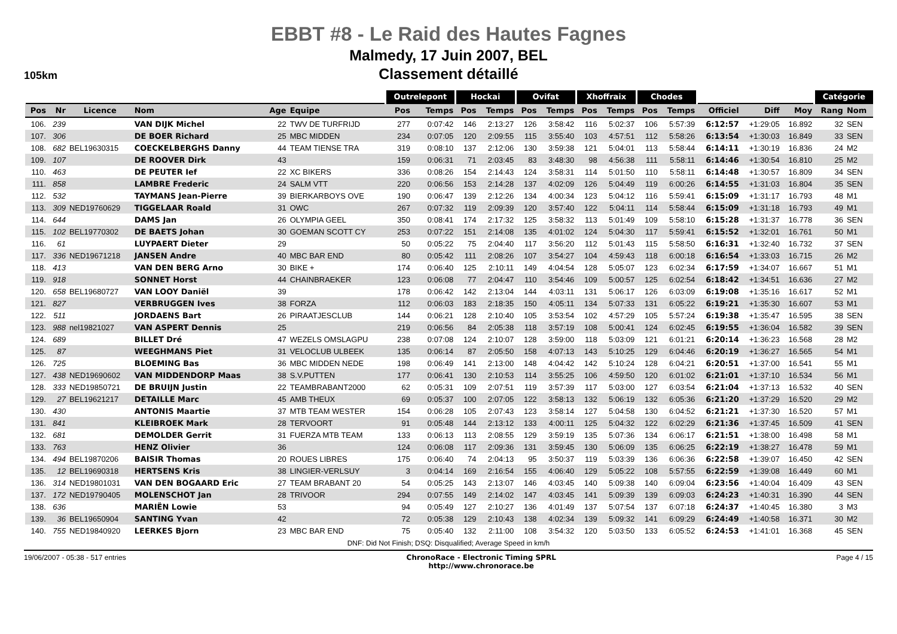EBBT #8 - Le Raid des Hautes Fagnes
Malmedy, 17 Juin 2007, BEL
Classement détaillé
105km
| | | | | | | Outrelepont | | Hockai | | Ovifat | | Xhoffraix | | Chodes | | | | | Catégorie | |
| --- | --- | --- | --- | --- | --- | --- | --- | --- | --- | --- | --- | --- | --- | --- | --- | --- | --- | --- | --- | --- |
| Pos | Nr | Licence | Nom | Age | Equipe | Pos | Temps | Pos | Temps | Pos | Temps | Pos | Temps | Pos | Temps | Officiel | Diff | Moy | Rang | Nom |
| 106. | 239 | | VAN DIJK Michel | 22 | TWV DE TURFRIJD | 277 | 0:07:42 | 146 | 2:13:27 | 126 | 3:58:42 | 116 | 5:02:37 | 106 | 5:57:39 | 6:12:57 | +1:29:05 | 16.892 | 32 | SEN |
| 107. | 306 | | DE BOER Richard | 25 | MBC MIDDEN | 234 | 0:07:05 | 120 | 2:09:55 | 115 | 3:55:40 | 103 | 4:57:51 | 112 | 5:58:26 | 6:13:54 | +1:30:03 | 16.849 | 33 | SEN |
| 108. | 682 | BEL19630315 | COECKELBERGHS Danny | 44 | TEAM TIENSE TRA | 319 | 0:08:10 | 137 | 2:12:06 | 130 | 3:59:38 | 121 | 5:04:01 | 113 | 5:58:44 | 6:14:11 | +1:30:19 | 16.836 | 24 | M2 |
| 109. | 107 | | DE ROOVER Dirk | 43 | | 159 | 0:06:31 | 71 | 2:03:45 | 83 | 3:48:30 | 98 | 4:56:38 | 111 | 5:58:11 | 6:14:46 | +1:30:54 | 16.810 | 25 | M2 |
| 110. | 463 | | DE PEUTER Ief | 22 | XC BIKERS | 336 | 0:08:26 | 154 | 2:14:43 | 124 | 3:58:31 | 114 | 5:01:50 | 110 | 5:58:11 | 6:14:48 | +1:30:57 | 16.809 | 34 | SEN |
| 111. | 858 | | LAMBRE Frederic | 24 | SALM VTT | 220 | 0:06:56 | 153 | 2:14:28 | 137 | 4:02:09 | 126 | 5:04:49 | 119 | 6:00:26 | 6:14:55 | +1:31:03 | 16.804 | 35 | SEN |
| 112. | 532 | | TAYMANS Jean-Pierre | 39 | BIERKARBOYS OVE | 190 | 0:06:47 | 139 | 2:12:26 | 134 | 4:00:34 | 123 | 5:04:12 | 116 | 5:59:41 | 6:15:09 | +1:31:17 | 16.793 | 48 | M1 |
| 113. | 309 | NED19760629 | TIGGELAAR Roald | 31 | OWC | 267 | 0:07:32 | 119 | 2:09:39 | 120 | 3:57:40 | 122 | 5:04:11 | 114 | 5:58:44 | 6:15:09 | +1:31:18 | 16.793 | 49 | M1 |
| 114. | 644 | | DAMS Jan | 26 | OLYMPIA GEEL | 350 | 0:08:41 | 174 | 2:17:32 | 125 | 3:58:32 | 113 | 5:01:49 | 109 | 5:58:10 | 6:15:28 | +1:31:37 | 16.778 | 36 | SEN |
| 115. | 102 | BEL19770302 | DE BAETS Johan | 30 | GOEMAN SCOTT CY | 253 | 0:07:22 | 151 | 2:14:08 | 135 | 4:01:02 | 124 | 5:04:30 | 117 | 5:59:41 | 6:15:52 | +1:32:01 | 16.761 | 50 | M1 |
| 116. | 61 | | LUYPAERT Dieter | 29 | | 50 | 0:05:22 | 75 | 2:04:40 | 117 | 3:56:20 | 112 | 5:01:43 | 115 | 5:58:50 | 6:16:31 | +1:32:40 | 16.732 | 37 | SEN |
| 117. | 336 | NED19671218 | JANSEN Andre | 40 | MBC BAR END | 80 | 0:05:42 | 111 | 2:08:26 | 107 | 3:54:27 | 104 | 4:59:43 | 118 | 6:00:18 | 6:16:54 | +1:33:03 | 16.715 | 26 | M2 |
| 118. | 413 | | VAN DEN BERG Arno | 30 | BIKE + | 174 | 0:06:40 | 125 | 2:10:11 | 149 | 4:04:54 | 128 | 5:05:07 | 123 | 6:02:34 | 6:17:59 | +1:34:07 | 16.667 | 51 | M1 |
| 119. | 918 | | SONNET Horst | 44 | CHAINBRAEKER | 123 | 0:06:08 | 77 | 2:04:47 | 110 | 3:54:46 | 109 | 5:00:57 | 125 | 6:02:54 | 6:18:42 | +1:34:51 | 16.636 | 27 | M2 |
| 120. | 658 | BEL19680727 | VAN LOOY Daniël | 39 | | 178 | 0:06:42 | 142 | 2:13:04 | 144 | 4:03:11 | 131 | 5:06:17 | 126 | 6:03:09 | 6:19:08 | +1:35:16 | 16.617 | 52 | M1 |
| 121. | 827 | | VERBRUGGEN Ives | 38 | FORZA | 112 | 0:06:03 | 183 | 2:18:35 | 150 | 4:05:11 | 134 | 5:07:33 | 131 | 6:05:22 | 6:19:21 | +1:35:30 | 16.607 | 53 | M1 |
| 122. | 511 | | JORDAENS Bart | 26 | PIRAATJESCLUB | 144 | 0:06:21 | 128 | 2:10:40 | 105 | 3:53:54 | 102 | 4:57:29 | 105 | 5:57:24 | 6:19:38 | +1:35:47 | 16.595 | 38 | SEN |
| 123. | 988 | nel19821027 | VAN ASPERT Dennis | 25 | | 219 | 0:06:56 | 84 | 2:05:38 | 118 | 3:57:19 | 108 | 5:00:41 | 124 | 6:02:45 | 6:19:55 | +1:36:04 | 16.582 | 39 | SEN |
| 124. | 689 | | BILLET Dré | 47 | WEZELS OMSLAGPU | 238 | 0:07:08 | 124 | 2:10:07 | 128 | 3:59:00 | 118 | 5:03:09 | 121 | 6:01:21 | 6:20:14 | +1:36:23 | 16.568 | 28 | M2 |
| 125. | 87 | | WEEGHMANS Piet | 31 | VELOCLUB ULBEEK | 135 | 0:06:14 | 87 | 2:05:50 | 158 | 4:07:13 | 143 | 5:10:25 | 129 | 6:04:46 | 6:20:19 | +1:36:27 | 16.565 | 54 | M1 |
| 126. | 725 | | BLOEMING Bas | 36 | MBC MIDDEN NEDE | 198 | 0:06:49 | 141 | 2:13:00 | 148 | 4:04:42 | 142 | 5:10:24 | 128 | 6:04:21 | 6:20:51 | +1:37:00 | 16.541 | 55 | M1 |
| 127. | 438 | NED19690602 | VAN MIDDENDORP Maas | 38 | S.V.PUTTEN | 177 | 0:06:41 | 130 | 2:10:53 | 114 | 3:55:25 | 106 | 4:59:50 | 120 | 6:01:02 | 6:21:01 | +1:37:10 | 16.534 | 56 | M1 |
| 128. | 333 | NED19850721 | DE BRUIJN Justin | 22 | TEAMBRABANT2000 | 62 | 0:05:31 | 109 | 2:07:51 | 119 | 3:57:39 | 117 | 5:03:00 | 127 | 6:03:54 | 6:21:04 | +1:37:13 | 16.532 | 40 | SEN |
| 129. | 27 | BEL19621217 | DETAILLE Marc | 45 | AMB THEUX | 69 | 0:05:37 | 100 | 2:07:05 | 122 | 3:58:13 | 132 | 5:06:19 | 132 | 6:05:36 | 6:21:20 | +1:37:29 | 16.520 | 29 | M2 |
| 130. | 430 | | ANTONIS Maartie | 37 | MTB TEAM WESTER | 154 | 0:06:28 | 105 | 2:07:43 | 123 | 3:58:14 | 127 | 5:04:58 | 130 | 6:04:52 | 6:21:21 | +1:37:30 | 16.520 | 57 | M1 |
| 131. | 841 | | KLEIBROEK Mark | 28 | TERVOORT | 91 | 0:05:48 | 144 | 2:13:12 | 133 | 4:00:11 | 125 | 5:04:32 | 122 | 6:02:29 | 6:21:36 | +1:37:45 | 16.509 | 41 | SEN |
| 132. | 681 | | DEMOLDER Gerrit | 31 | FUERZA MTB TEAM | 133 | 0:06:13 | 113 | 2:08:55 | 129 | 3:59:19 | 135 | 5:07:36 | 134 | 6:06:17 | 6:21:51 | +1:38:00 | 16.498 | 58 | M1 |
| 133. | 763 | | HENZ Olivier | 36 | | 124 | 0:06:08 | 117 | 2:09:36 | 131 | 3:59:45 | 130 | 5:06:09 | 135 | 6:06:25 | 6:22:19 | +1:38:27 | 16.478 | 59 | M1 |
| 134. | 494 | BEL19870206 | BAISIR Thomas | 20 | ROUES LIBRES | 175 | 0:06:40 | 74 | 2:04:13 | 95 | 3:50:37 | 119 | 5:03:39 | 136 | 6:06:36 | 6:22:58 | +1:39:07 | 16.450 | 42 | SEN |
| 135. | 12 | BEL19690318 | HERTSENS Kris | 38 | LINGIER-VERLSUY | 3 | 0:04:14 | 169 | 2:16:54 | 155 | 4:06:40 | 129 | 5:05:22 | 108 | 5:57:55 | 6:22:59 | +1:39:08 | 16.449 | 60 | M1 |
| 136. | 314 | NED19801031 | VAN DEN BOGAARD Eric | 27 | TEAM BRABANT 20 | 54 | 0:05:25 | 143 | 2:13:07 | 146 | 4:03:45 | 140 | 5:09:38 | 140 | 6:09:04 | 6:23:56 | +1:40:04 | 16.409 | 43 | SEN |
| 137. | 172 | NED19790405 | MOLENSCHOT Jan | 28 | TRIVOOR | 294 | 0:07:55 | 149 | 2:14:02 | 147 | 4:03:45 | 141 | 5:09:39 | 139 | 6:09:03 | 6:24:23 | +1:40:31 | 16.390 | 44 | SEN |
| 138. | 636 | | MARIËN Lowie | 53 | | 94 | 0:05:49 | 127 | 2:10:27 | 136 | 4:01:49 | 137 | 5:07:54 | 137 | 6:07:18 | 6:24:37 | +1:40:45 | 16.380 | 3 | M3 |
| 139. | 36 | BEL19650904 | SANTING Yvan | 42 | | 72 | 0:05:38 | 129 | 2:10:43 | 138 | 4:02:34 | 139 | 5:09:32 | 141 | 6:09:29 | 6:24:49 | +1:40:58 | 16.371 | 30 | M2 |
| 140. | 755 | NED19840920 | LEERKES Bjorn | 23 | MBC BAR END | 75 | 0:05:40 | 132 | 2:11:00 | 108 | 3:54:32 | 120 | 5:03:50 | 133 | 6:05:52 | 6:24:53 | +1:41:01 | 16.368 | 45 | SEN |
DNF: Did Not Finish; DSQ: Disqualified; Average Speed in km/h
19/06/2007 - 05:38 - 517 entries ChronoRace - Electronic Timing SPRL
http://www.chronorace.be Page 4 / 15